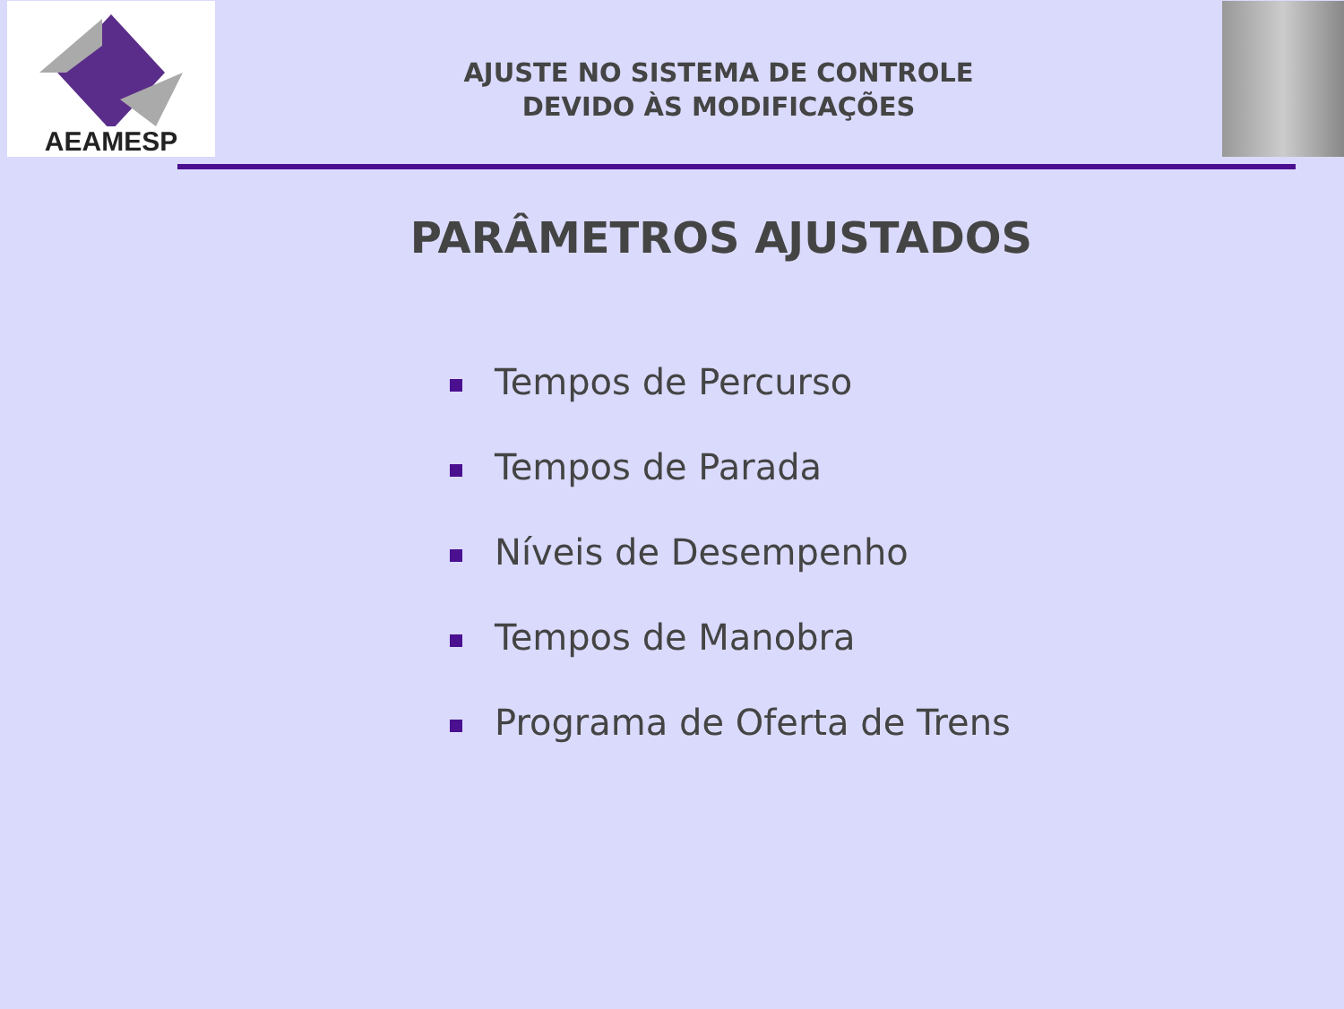AEAMESP
AJUSTE NO SISTEMA DE CONTROLE
DEVIDO ÀS MODIFICAÇÕES
PARÂMETROS AJUSTADOS
Tempos de Percurso
Tempos de Parada
Níveis de Desempenho
Tempos de Manobra
Programa de Oferta de Trens